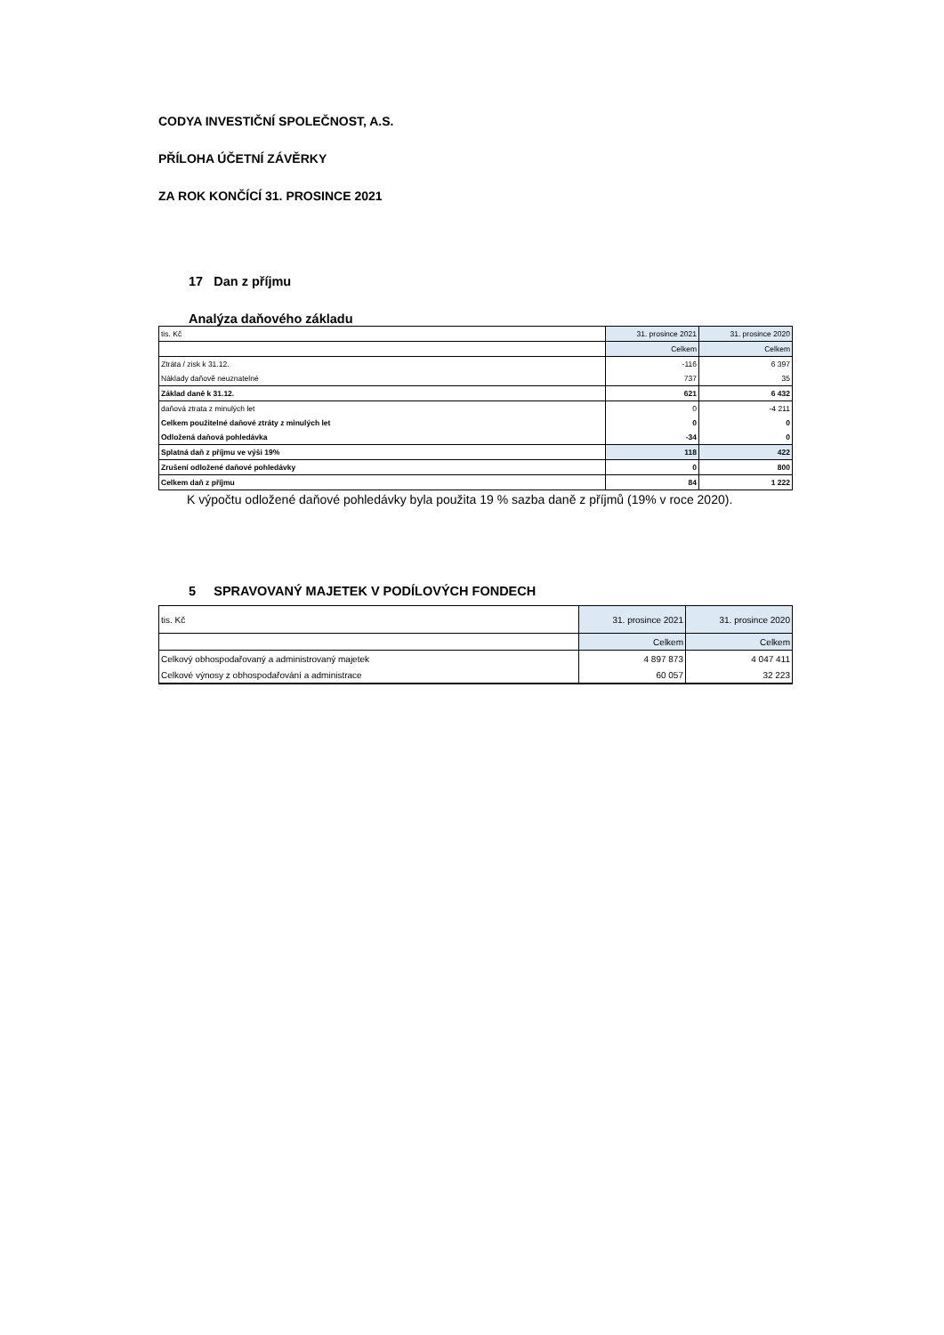CODYA INVESTIČNÍ SPOLEČNOST, A.S.
PŘÍLOHA ÚČETNÍ ZÁVĚRKY
ZA ROK KONČÍCÍ 31. PROSINCE 2021
17 Dan z příjmu
Analýza daňového základu
| tis. Kč | 31. prosince 2021 | 31. prosince 2020 |
| | Celkem | Celkem |
| Ztráta / zisk k 31.12. | -116 | 6 397 |
| Náklady daňově neuznatelné | 737 | 35 |
| Základ daně k 31.12. | 621 | 6 432 |
| daňová ztrata z minulých let | 0 | -4 211 |
| Celkem použitelné daňové ztráty z minulých let | 0 | 0 |
| Odložená daňová pohledávka | -34 | 0 |
| Splatná daň z příjmu ve výši 19% | 118 | 422 |
| Zrušení odložené daňové pohledávky | 0 | 800 |
| Celkem daň z příjmu | 84 | 1 222 |
K výpočtu odložené daňové pohledávky byla použita 19 % sazba daně z příjmů (19% v roce 2020).
5 SPRAVOVANÝ MAJETEK V PODÍLOVÝCH FONDECH
| tis. Kč | 31. prosince 2021 | 31. prosince 2020 |
| | Celkem | Celkem |
| Celkový obhospodařovaný a administrovaný majetek | 4 897 873 | 4 047 411 |
| Celkové výnosy z obhospodařování a administrace | 60 057 | 32 223 |